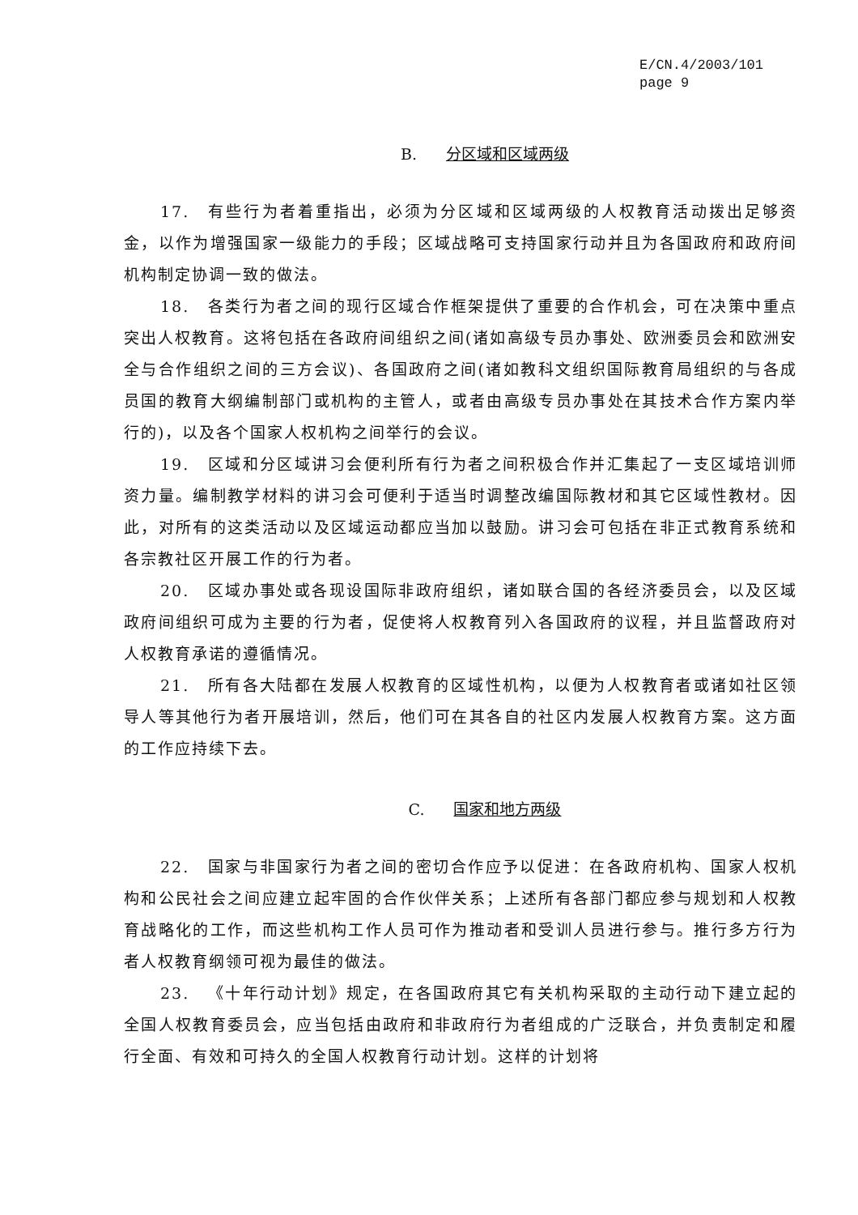E/CN.4/2003/101
page 9
B. 分区域和区域两级
17. 有些行为者着重指出，必须为分区域和区域两级的人权教育活动拨出足够资金，以作为增强国家一级能力的手段；区域战略可支持国家行动并且为各国政府和政府间机构制定协调一致的做法。
18. 各类行为者之间的现行区域合作框架提供了重要的合作机会，可在决策中重点突出人权教育。这将包括在各政府间组织之间(诸如高级专员办事处、欧洲委员会和欧洲安全与合作组织之间的三方会议)、各国政府之间(诸如教科文组织国际教育局组织的与各成员国的教育大纲编制部门或机构的主管人，或者由高级专员办事处在其技术合作方案内举行的)，以及各个国家人权机构之间举行的会议。
19. 区域和分区域讲习会便利所有行为者之间积极合作并汇集起了一支区域培训师资力量。编制教学材料的讲习会可便利于适当时调整改编国际教材和其它区域性教材。因此，对所有的这类活动以及区域运动都应当加以鼓励。讲习会可包括在非正式教育系统和各宗教社区开展工作的行为者。
20. 区域办事处或各现设国际非政府组织，诸如联合国的各经济委员会，以及区域政府间组织可成为主要的行为者，促使将人权教育列入各国政府的议程，并且监督政府对人权教育承诺的遵循情况。
21. 所有各大陆都在发展人权教育的区域性机构，以便为人权教育者或诸如社区领导人等其他行为者开展培训，然后，他们可在其各自的社区内发展人权教育方案。这方面的工作应持续下去。
C. 国家和地方两级
22. 国家与非国家行为者之间的密切合作应予以促进：在各政府机构、国家人权机构和公民社会之间应建立起牢固的合作伙伴关系；上述所有各部门都应参与规划和人权教育战略化的工作，而这些机构工作人员可作为推动者和受训人员进行参与。推行多方行为者人权教育纲领可视为最佳的做法。
23. 《十年行动计划》规定，在各国政府其它有关机构采取的主动行动下建立起的全国人权教育委员会，应当包括由政府和非政府行为者组成的广泛联合，并负责制定和履行全面、有效和可持久的全国人权教育行动计划。这样的计划将